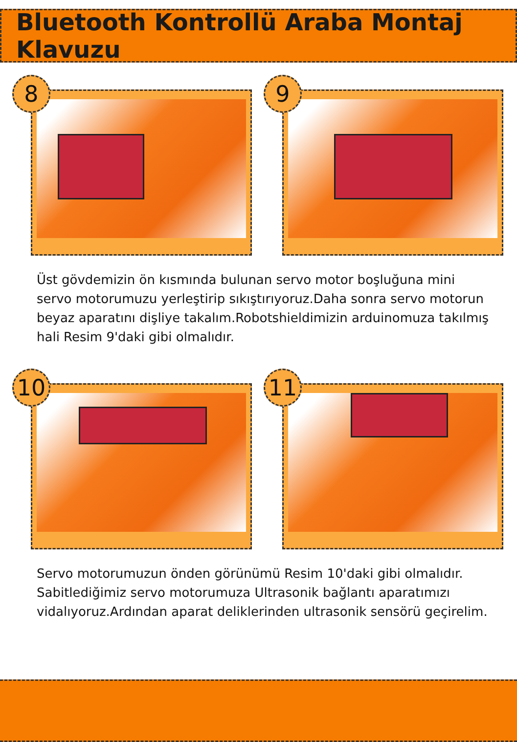Bluetooth Kontrollü Araba Montaj Klavuzu
8
9
Üst gövdemizin ön kısmında bulunan servo motor boşluğuna mini servo motorumuzu yerleştirip sıkıştırıyoruz.Daha sonra servo motorun beyaz aparatını dişliye takalım.Robotshieldimizin arduinomuza takılmış hali Resim 9'daki gibi olmalıdır.
10
11
Servo motorumuzun önden görünümü Resim 10'daki gibi olmalıdır. Sabitlediğimiz servo motorumuza Ultrasonik bağlantı aparatımızı vidalıyoruz.Ardından aparat deliklerinden ultrasonik sensörü geçirelim.